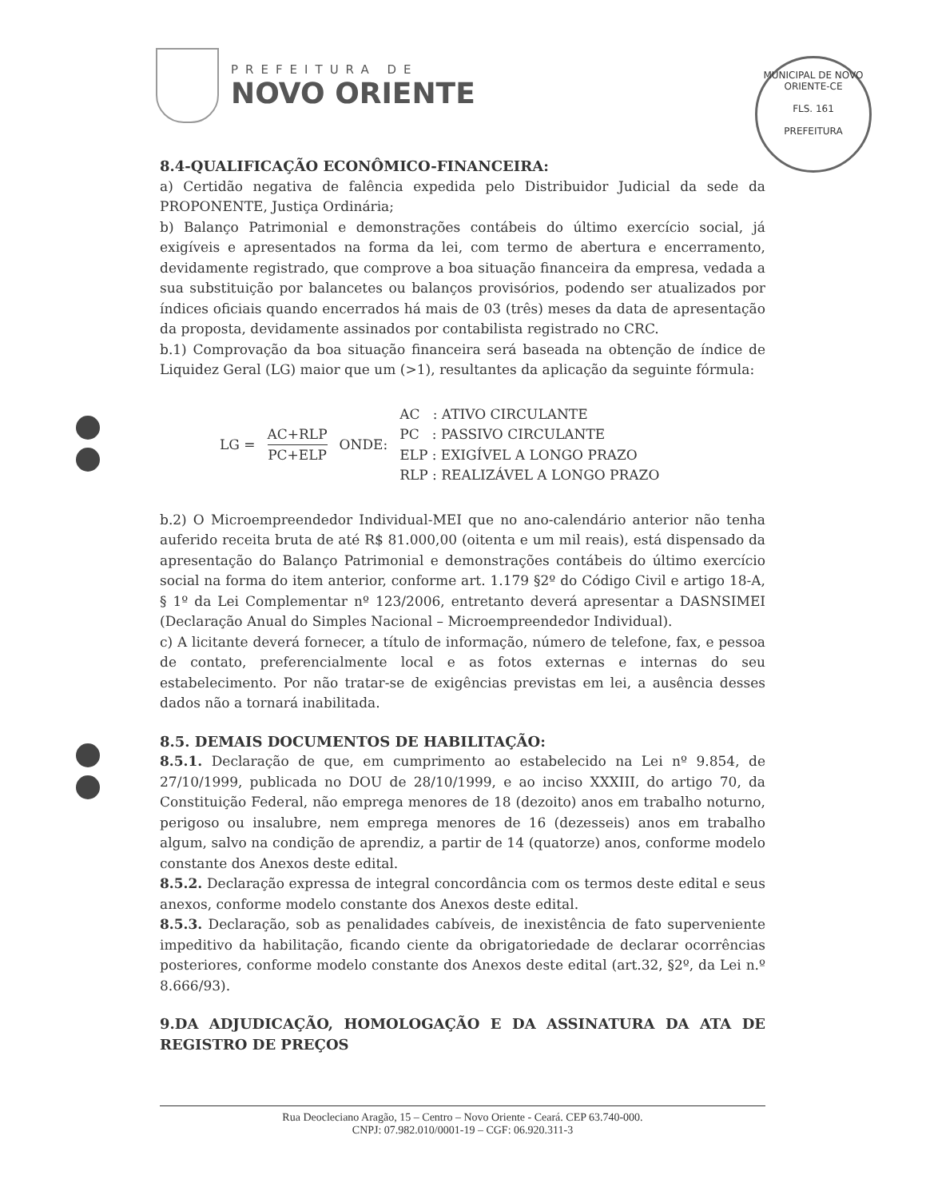PREFEITURA DE
NOVO ORIENTE
MUNICIPAL DE NOVO ORIENTE-CE
FLS. 161
PREFEITURA
8.4-QUALIFICAÇÃO ECONÔMICO-FINANCEIRA:
a) Certidão negativa de falência expedida pelo Distribuidor Judicial da sede da PROPONENTE, Justiça Ordinária;
b) Balanço Patrimonial e demonstrações contábeis do último exercício social, já exigíveis e apresentados na forma da lei, com termo de abertura e encerramento, devidamente registrado, que comprove a boa situação financeira da empresa, vedada a sua substituição por balancetes ou balanços provisórios, podendo ser atualizados por índices oficiais quando encerrados há mais de 03 (três) meses da data de apresentação da proposta, devidamente assinados por contabilista registrado no CRC.
b.1) Comprovação da boa situação financeira será baseada na obtenção de índice de Liquidez Geral (LG) maior que um (>1), resultantes da aplicação da seguinte fórmula:
LG =
AC+RLP
PC+ELP
ONDE:
AC : ATIVO CIRCULANTE
PC : PASSIVO CIRCULANTE
ELP : EXIGÍVEL A LONGO PRAZO
RLP : REALIZÁVEL A LONGO PRAZO
b.2) O Microempreendedor Individual-MEI que no ano-calendário anterior não tenha auferido receita bruta de até R$ 81.000,00 (oitenta e um mil reais), está dispensado da apresentação do Balanço Patrimonial e demonstrações contábeis do último exercício social na forma do item anterior, conforme art. 1.179 §2º do Código Civil e artigo 18-A, § 1º da Lei Complementar nº 123/2006, entretanto deverá apresentar a DASNSIMEI (Declaração Anual do Simples Nacional – Microempreendedor Individual).
c) A licitante deverá fornecer, a título de informação, número de telefone, fax, e pessoa de contato, preferencialmente local e as fotos externas e internas do seu estabelecimento. Por não tratar-se de exigências previstas em lei, a ausência desses dados não a tornará inabilitada.
8.5. DEMAIS DOCUMENTOS DE HABILITAÇÃO:
8.5.1. Declaração de que, em cumprimento ao estabelecido na Lei nº 9.854, de 27/10/1999, publicada no DOU de 28/10/1999, e ao inciso XXXIII, do artigo 70, da Constituição Federal, não emprega menores de 18 (dezoito) anos em trabalho noturno, perigoso ou insalubre, nem emprega menores de 16 (dezesseis) anos em trabalho algum, salvo na condição de aprendiz, a partir de 14 (quatorze) anos, conforme modelo constante dos Anexos deste edital.
8.5.2. Declaração expressa de integral concordância com os termos deste edital e seus anexos, conforme modelo constante dos Anexos deste edital.
8.5.3. Declaração, sob as penalidades cabíveis, de inexistência de fato superveniente impeditivo da habilitação, ficando ciente da obrigatoriedade de declarar ocorrências posteriores, conforme modelo constante dos Anexos deste edital (art.32, §2º, da Lei n.º 8.666/93).
9.DA ADJUDICAÇÃO, HOMOLOGAÇÃO E DA ASSINATURA DA ATA DE REGISTRO DE PREÇOS
Rua Deocleciano Aragão, 15 – Centro – Novo Oriente - Ceará. CEP 63.740-000.
CNPJ: 07.982.010/0001-19 – CGF: 06.920.311-3